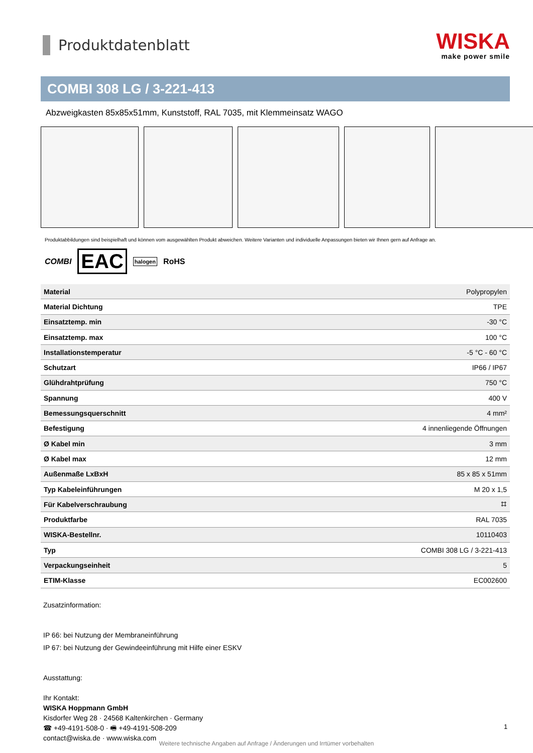Produktdatenblatt
WISKA
make power smile
COMBI 308 LG / 3-221-413
Abzweigkasten 85x85x51mm, Kunststoff, RAL 7035, mit Klemmeinsatz WAGO
Produktabbildungen sind beispielhaft und können vom ausgewählten Produkt abweichen. Weitere Varianten und individuelle Anpassungen bieten wir Ihnen gern auf Anfrage an.
COMBI EAC halogen RoHS
| Material | Polypropylen |
| Material Dichtung | TPE |
| Einsatztemp. min | -30 °C |
| Einsatztemp. max | 100 °C |
| Installationstemperatur | -5 °C - 60 °C |
| Schutzart | IP66 / IP67 |
| Glühdrahtprüfung | 750 °C |
| Spannung | 400 V |
| Bemessungsquerschnitt | 4 mm² |
| Befestigung | 4 innenliegende Öffnungen |
| Ø Kabel min | 3 mm |
| Ø Kabel max | 12 mm |
| Außenmaße LxBxH | 85 x 85 x 51mm |
| Typ Kabeleinführungen | M 20 x 1,5 |
| Für Kabelverschraubung | ⌗ |
| Produktfarbe | RAL 7035 |
| WISKA-Bestellnr. | 10110403 |
| Typ | COMBI 308 LG / 3-221-413 |
| Verpackungseinheit | 5 |
| ETIM-Klasse | EC002600 |
Zusatzinformation:
IP 66: bei Nutzung der Membraneinführung
IP 67: bei Nutzung der Gewindeeinführung mit Hilfe einer ESKV
Ausstattung:
Ihr Kontakt:
WISKA Hoppmann GmbH
Kisdorfer Weg 28 · 24568 Kaltenkirchen · Germany
☎ +49-4191-508-0 · 🖷 +49-4191-508-209
contact@wiska.de · www.wiska.com
1
Weitere technische Angaben auf Anfrage / Änderungen und Irrtümer vorbehalten